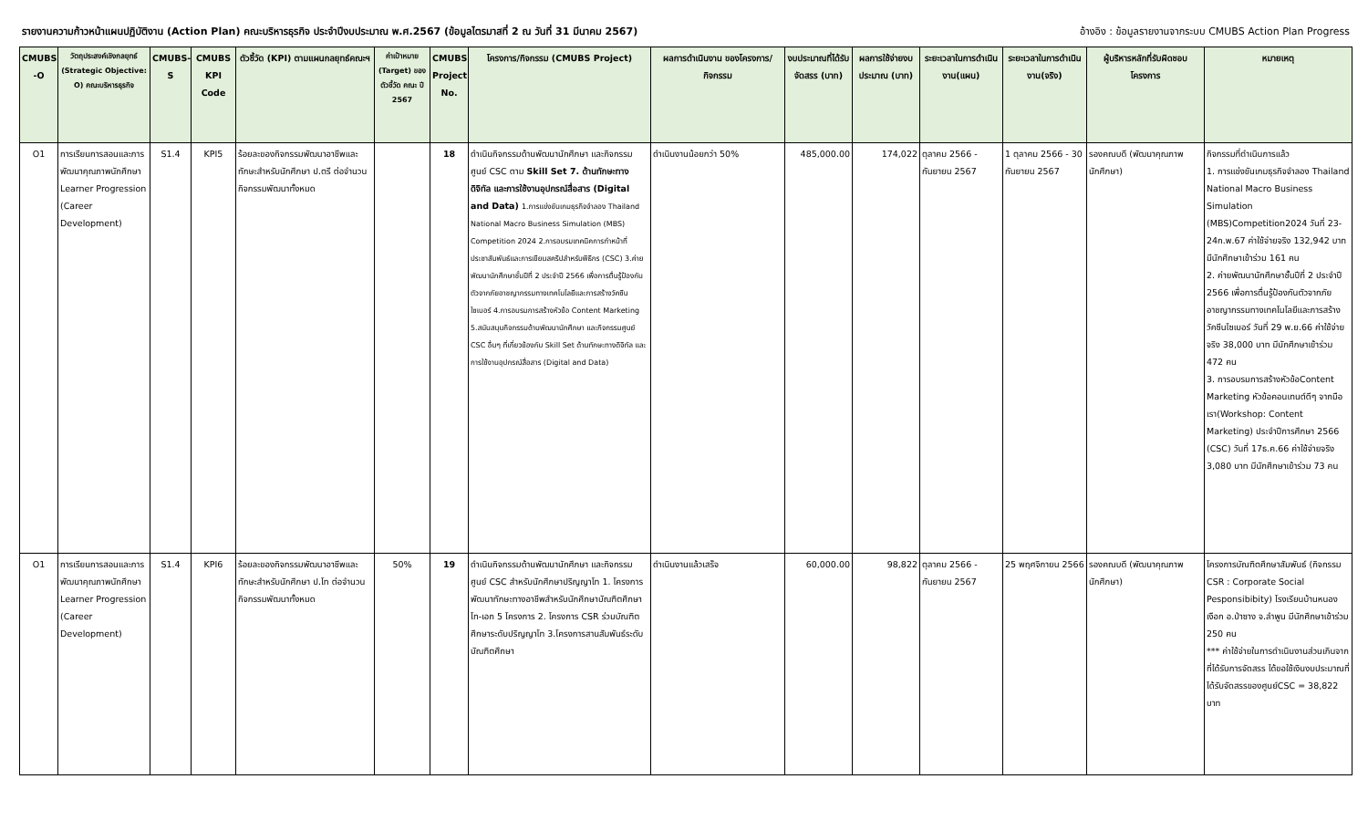รายงานความก้าวหน้าแผนปฏิบัติงาน (Action Plan) คณะบริหารธุรกิจ ประจำปีงบประมาณ พ.ศ.2567 (ข้อมูลไตรมาสที่ 2 ณ วันที่ 31 มีนาคม 2567) อ้างอิง : ข้อมูลรายงานจากระบบ CMUBS Action Plan Progress
| CMUBS -O | วัตถุประสงค์เชิงกลยุทธ์ (Strategic Objective: O) คณะบริหารธุรกิจ | CMUBS-S | CMUBS KPI Code | ตัวชี้วัด (KPI) ตามแผนกลยุทธ์คณะฯ | ค่าเป้าหมาย (Target) ของตัวชี้วัด คณะ ปี 2567 | CMUBS Project No. | โครงการ/กิจกรรม (CMUBS Project) | ผลการดำเนินงาน ของโครงการ/กิจกรรม | งบประมาณที่ได้รับจัดสรร (บาท) | ผลการใช้จ่ายงบประมาณ (บาท) | ระยะเวลาในการดำเนินงาน(แผน) | ระยะเวลาในการดำเนินงาน(จริง) | ผู้บริหารหลักที่รับผิดชอบโครงการ | หมายเหตุ |
| --- | --- | --- | --- | --- | --- | --- | --- | --- | --- | --- | --- | --- | --- | --- |
| O1 | การเรียนการสอนและการพัฒนาคุณภาพนักศึกษา Learner Progression (Career Development) | S1.4 | KPI5 | ร้อยละของกิจกรรมพัฒนาอาชีพและทักษะสำหรับนักศึกษา ป.ตรี ต่อจำนวนกิจกรรมพัฒนาทั้งหมด | | 18 | ดำเนินกิจกรรมด้านพัฒนานักศึกษา และกิจกรรมศูนย์ CSC ตาม Skill Set 7. ด้านทักษะทางดิจิทัล และการใช้งานอุปกรณ์สื่อสาร (Digital and Data) 1.การแข่งขันเกมธุรกิจจำลอง Thailand National Macro Business Simulation (MBS) Competition 2024 2.การอบรมเทคนิคการทำหน้าที่ประชาสัมพันธ์และการเขียนสคริปสำหรับพิธีกร (CSC) 3.ค่ายพัฒนานักศึกษาชั้นปีที่ 2 ประจำปี 2566 เพื่อการตื่นรู้ป้องกันตัวจากภัยอาชญากรรมทางเทคโนโลยีและการสร้างวัคซีนไซเบอร์ 4.การอบรมการสร้างหัวข้อ Content Marketing 5.สนับสนุนกิจกรรมด้านพัฒนานักศึกษา และกิจกรรมศูนย์ CSC อื่นๆ ที่เกี่ยวข้องกับ Skill Set ด้านทักษะทางดิจิทัล และการใช้งานอุปกรณ์สื่อสาร (Digital and Data) | ดำเนินงานน้อยกว่า 50% | 485,000.00 | 174,022 | ตุลาคม 2566 - กันยายน 2567 | 1 ตุลาคม 2566 - 30 กันยายน 2567 | รองคณบดี (พัฒนาคุณภาพนักศึกษา) | กิจกรรมที่ดำเนินการแล้ว 1. การแข่งขันเกมธุรกิจจำลอง Thailand National Macro Business Simulation (MBS)Competition2024 วันที่ 23-24ก.พ.67 ค่าใช้จ่ายจริง 132,942 บาท มีนักศึกษาเข้าร่วม 161 คน 2. ค่ายพัฒนานักศึกษาชั้นปีที่ 2 ประจำปี 2566 เพื่อการตื่นรู้ป้องกันตัวจากภัยอาชญากรรมทางเทคโนโลยีและการสร้างวัคซีนไซเบอร์ วันที่ 29 พ.ย.66 ค่าใช้จ่ายจริง 38,000 บาท มีนักศึกษาเข้าร่วม 472 คน 3. การอบรมการสร้างหัวข้อContent Marketing หัวข้อคอนเทนต์ดีๆ จากมือเรา(Workshop: Content Marketing) ประจำปีการศึกษา 2566 (CSC) วันที่ 17ธ.ค.66 ค่าใช้จ่ายจริง 3,080 บาท มีนักศึกษาเข้าร่วม 73 คน |
| O1 | การเรียนการสอนและการพัฒนาคุณภาพนักศึกษา Learner Progression (Career Development) | S1.4 | KPI6 | ร้อยละของกิจกรรมพัฒนาอาชีพและทักษะสำหรับนักศึกษา ป.โท ต่อจำนวนกิจกรรมพัฒนาทั้งหมด | 50% | 19 | ดำเนินกิจกรรมด้านพัฒนานักศึกษา และกิจกรรมศูนย์ CSC สำหรับนักศึกษาปริญญาโท 1. โครงการพัฒนาทักษะทางอาชีพสำหรับนักศึกษาบัณฑิตศึกษาโท-เอก 5 โครงการ 2. โครงการ CSR ร่วมบัณฑิตศึกษาระดับปริญญาโท 3.โครงการสานสัมพันธ์ระดับบัณฑิตศึกษา | ดำเนินงานแล้วเสร็จ | 60,000.00 | 98,822 | ตุลาคม 2566 - กันยายน 2567 | 25 พฤศจิกายน 2566 | รองคณบดี (พัฒนาคุณภาพนักศึกษา) | โครงการบัณฑิตศึกษาสัมพันธ์ (กิจกรรม CSR : Corporate Social Pesponsibibity) โรงเรียนบ้านหนองเงือก อ.ป่าซาง จ.ลำพูน มีนักศึกษาเข้าร่วม 250 คน *** ค่าใช้จ่ายในการดำเนินงานส่วนเกินจากที่ได้รับการจัดสรร ได้ขอใช้เงินงบประมาณที่ได้รับจัดสรรของศูนย์CSC = 38,822 บาท |